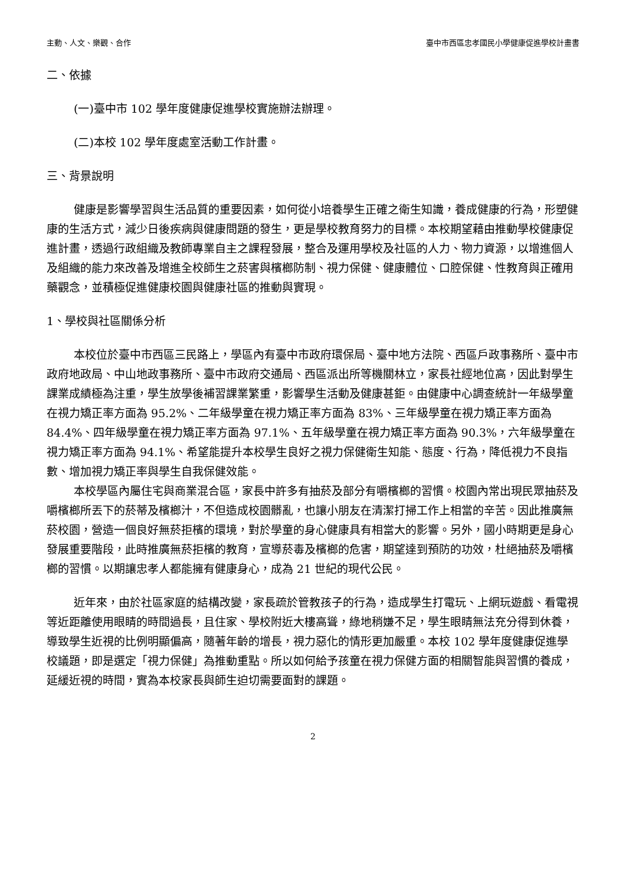主動、人文、樂觀、合作 臺中市西區忠孝國民小學健康促進學校計畫書
二、依據
(一)臺中市 102 學年度健康促進學校實施辦法辦理。
(二)本校 102 學年度處室活動工作計畫。
三、背景說明
健康是影響學習與生活品質的重要因素，如何從小培養學生正確之衛生知識，養成健康的行為，形塑健康的生活方式，減少日後疾病與健康問題的發生，更是學校教育努力的目標。本校期望藉由推動學校健康促進計畫，透過行政組織及教師專業自主之課程發展，整合及運用學校及社區的人力、物力資源，以增進個人及組織的能力來改善及增進全校師生之菸害與檳榔防制、視力保健、健康體位、口腔保健、性教育與正確用藥觀念，並積極促進健康校園與健康社區的推動與實現。
1、學校與社區關係分析
本校位於臺中市西區三民路上，學區內有臺中市政府環保局、臺中地方法院、西區戶政事務所、臺中市政府地政局、中山地政事務所、臺中市政府交通局、西區派出所等機關林立，家長社經地位高，因此對學生課業成績極為注重，學生放學後補習課業繁重，影響學生活動及健康甚鉅。由健康中心調查統計一年級學童在視力矯正率方面為 95.2%、二年級學童在視力矯正率方面為 83%、三年級學童在視力矯正率方面為 84.4%、四年級學童在視力矯正率方面為 97.1%、五年級學童在視力矯正率方面為 90.3%，六年級學童在視力矯正率方面為 94.1%、希望能提升本校學生良好之視力保健衛生知能、態度、行為，降低視力不良指數、增加視力矯正率與學生自我保健效能。
本校學區內屬住宅與商業混合區，家長中許多有抽菸及部分有嚼檳榔的習慣。校園內常出現民眾抽菸及嚼檳榔所丟下的菸蒂及檳榔汁，不但造成校園髒亂，也讓小朋友在清潔打掃工作上相當的辛苦。因此推廣無菸校園，營造一個良好無菸拒檳的環境，對於學童的身心健康具有相當大的影響。另外，國小時期更是身心發展重要階段，此時推廣無菸拒檳的教育，宣導菸毒及檳榔的危害，期望達到預防的功效，杜絕抽菸及嚼檳榔的習慣。以期讓忠孝人都能擁有健康身心，成為 21 世紀的現代公民。
近年來，由於社區家庭的結構改變，家長疏於管教孩子的行為，造成學生打電玩、上網玩遊戲、看電視等近距離使用眼睛的時間過長，且住家、學校附近大樓高聳，綠地稍嫌不足，學生眼睛無法充分得到休養，導致學生近視的比例明顯偏高，隨著年齡的增長，視力惡化的情形更加嚴重。本校 102 學年度健康促進學校議題，即是選定「視力保健」為推動重點。所以如何給予孩童在視力保健方面的相關智能與習慣的養成，延緩近視的時間，實為本校家長與師生迫切需要面對的課題。
2